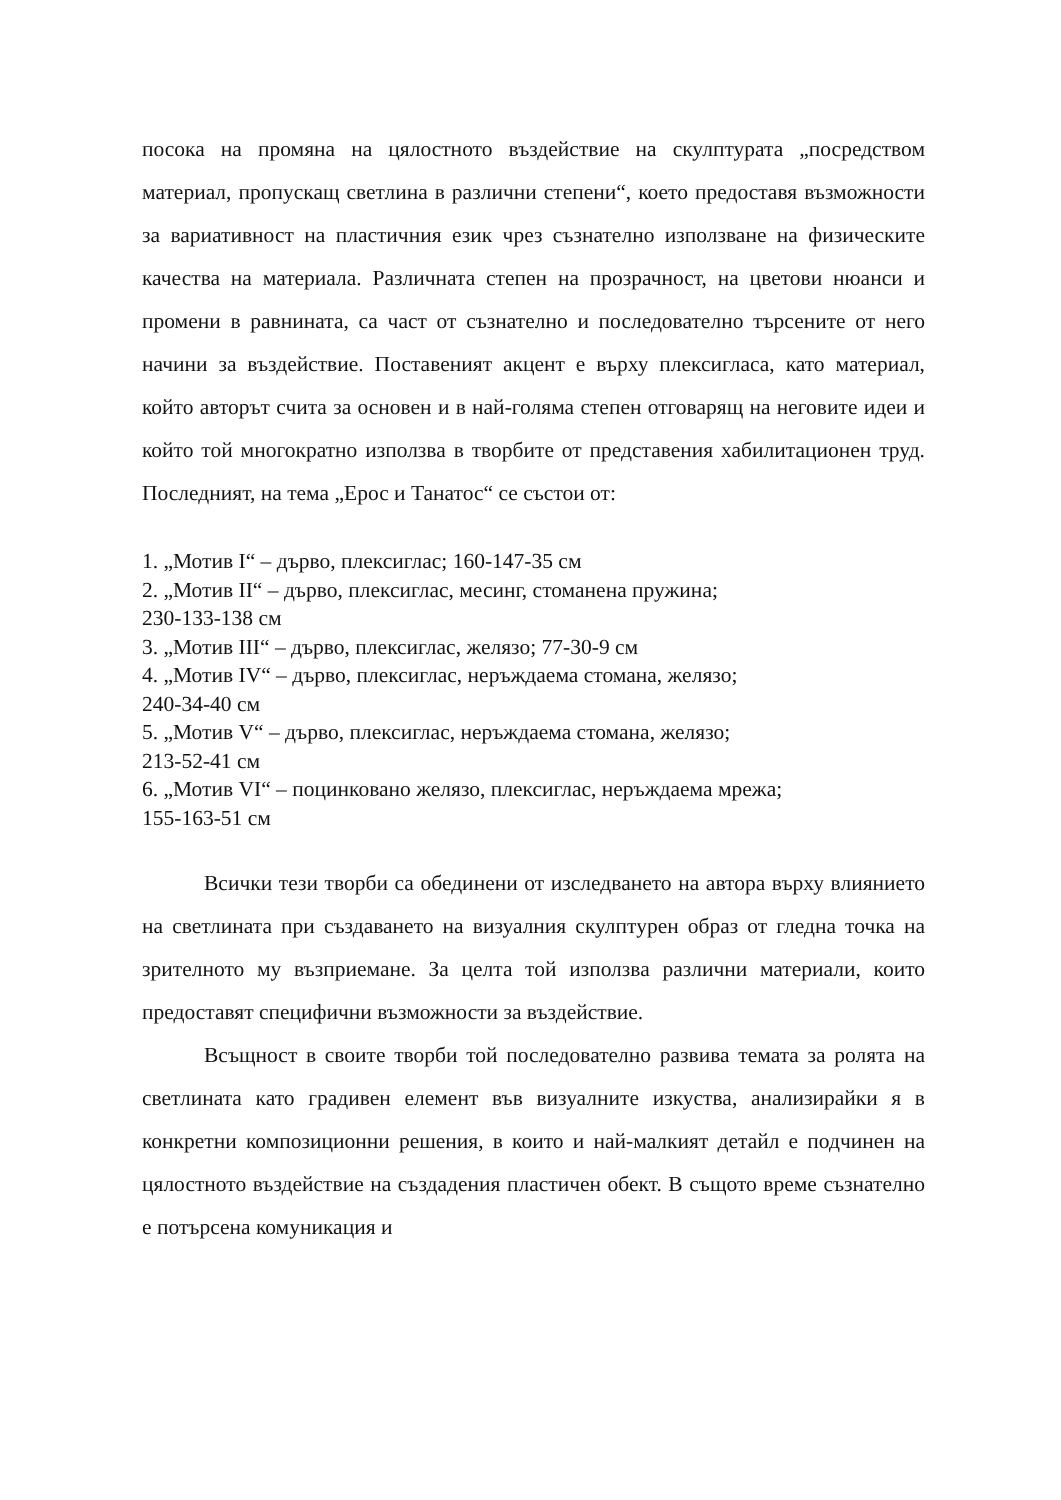посока на промяна на цялостното въздействие на скулптурата „посредством материал, пропускащ светлина в различни степени“, което предоставя възможности за вариативност на пластичния език чрез съзнателно използване на физическите качества на материала. Различната степен на прозрачност, на цветови нюанси и промени в равнината, са част от съзнателно и последователно търсените от него начини за въздействие. Поставеният акцент е върху плексигласа, като материал, който авторът счита за основен и в най-голяма степен отговарящ на неговите идеи и който той многократно използва в творбите от представения хабилитационен труд. Последният, на тема „Ерос и Танатос“ се състои от:
1. „Мотив I“ – дърво, плексиглас; 160-147-35 см
2. „Мотив II“ – дърво, плексиглас, месинг, стоманена пружина;
230-133-138 см
3. „Мотив III“ – дърво, плексиглас, желязо; 77-30-9 см
4. „Мотив IV“ – дърво, плексиглас, неръждаема стомана, желязо;
240-34-40 см
5. „Мотив V“ – дърво, плексиглас, неръждаема стомана, желязо;
213-52-41 см
6. „Мотив VI“ – поцинковано желязо, плексиглас, неръждаема мрежа;
155-163-51 см
Всички тези творби са обединени от изследването на автора върху влиянието на светлината при създаването на визуалния скулптурен образ от гледна точка на зрителното му възприемане. За целта той използва различни материали, които предоставят специфични възможности за въздействие.
Всъщност в своите творби той последователно развива темата за ролята на светлината като градивен елемент във визуалните изкуства, анализирайки я в конкретни композиционни решения, в които и най-малкият детайл е подчинен на цялостното въздействие на създадения пластичен обект. В същото време съзнателно е потърсена комуникация и